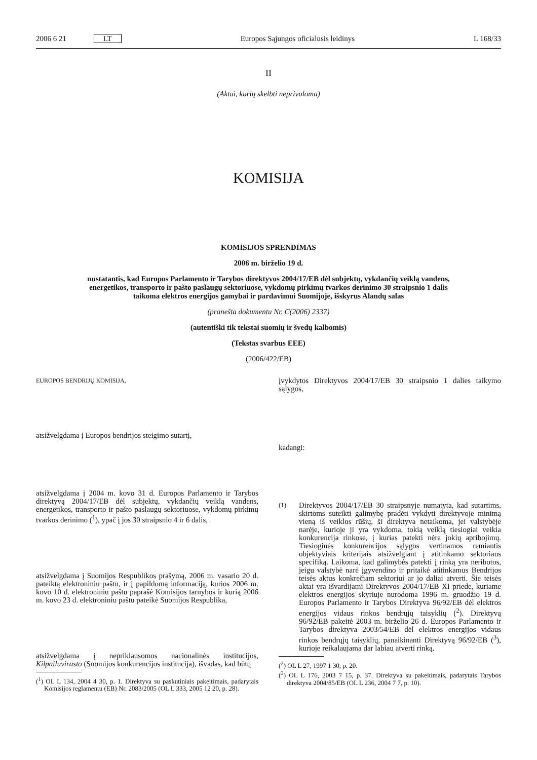2006 6 21 LT Europos Sąjungos oficialusis leidinys L 168/33
II
(Aktai, kurių skelbti neprivaloma)
KOMISIJA
KOMISIJOS SPRENDIMAS
2006 m. birželio 19 d.
nustatantis, kad Europos Parlamento ir Tarybos direktyvos 2004/17/EB dėl subjektų, vykdančių veiklą vandens, energetikos, transporto ir pašto paslaugų sektoriuose, vykdomų pirkimų tvarkos derinimo 30 straipsnio 1 dalis taikoma elektros energijos gamybai ir pardavimui Suomijoje, išskyrus Alandų salas
(pranešta dokumentu Nr. C(2006) 2337)
(autentiški tik tekstai suomių ir švedų kalbomis)
(Tekstas svarbus EEE)
(2006/422/EB)
EUROPOS BENDRIJŲ KOMISIJA,
atsižvelgdama į Europos bendrijos steigimo sutartį,
atsižvelgdama į 2004 m. kovo 31 d. Europos Parlamento ir Tarybos direktyvą 2004/17/EB dėl subjektų, vykdančių veiklą vandens, energetikos, transporto ir pašto paslaugų sektoriuose, vykdomų pirkimų tvarkos derinimo (<sup>1</sup>), ypač į jos 30 straipsnio 4 ir 6 dalis,
atsižvelgdama į Suomijos Respublikos prašymą, 2006 m. vasario 20 d. pateiktą elektroniniu paštu, ir į papildomą informaciją, kurios 2006 m. kovo 10 d. elektroniniu paštu paprašė Komisijos tarnybos ir kurią 2006 m. kovo 23 d. elektroniniu paštu pateikė Suomijos Respublika,
atsižvelgdama į nepriklausomos nacionalinės institucijos, Kilpailuvirasto (Suomijos konkurencijos institucija), išvadas, kad būtų
(<sup>1</sup>) OL L 134, 2004 4 30, p. 1. Direktyva su paskutiniais pakeitimais, padarytais Komisijos reglamentu (EB) Nr. 2083/2005 (OL L 333, 2005 12 20, p. 28).
įvykdytos Direktyvos 2004/17/EB 30 straipsnio 1 dalies taikymo sąlygos,
kadangi:
(1)
Direktyvos 2004/17/EB 30 straipsnyje numatyta, kad sutartims, skirtoms suteikti galimybę pradėti vykdyti direktyvoje minimą vieną iš veiklos rūšių, ši direktyva netaikoma, jei valstybėje narėje, kurioje ji yra vykdoma, tokią veiklą tiesiogiai veikia konkurencija rinkose, į kurias patekti nėra jokių apribojimų. Tiesioginės konkurencijos sąlygos vertinamos remiantis objektyviais kriterijais atsižvelgiant į atitinkamo sektoriaus specifiką. Laikoma, kad galimybės patekti į rinką yra neribotos, jeigu valstybė narė įgyvendino ir pritaikė atitinkamus Bendrijos teisės aktus konkrečiam sektoriui ar jo daliai atverti. Šie teisės aktai yra išvardijami Direktyvos 2004/17/EB XI priede, kuriame elektros energijos skyriuje nurodoma 1996 m. gruodžio 19 d. Europos Parlamento ir Tarybos Direktyva 96/92/EB dėl elektros energijos vidaus rinkos bendrųjų taisyklių (<sup>2</sup>). Direktyvą 96/92/EB pakeitė 2003 m. birželio 26 d. Europos Parlamento ir Tarybos direktyva 2003/54/EB dėl elektros energijos vidaus rinkos bendrųjų taisyklių, panaikinanti Direktyvą 96/92/EB (<sup>3</sup>), kurioje reikalaujama dar labiau atverti rinką.
(<sup>2</sup>) OL L 27, 1997 1 30, p. 20.
(<sup>3</sup>) OL L 176, 2003 7 15, p. 37. Direktyva su pakeitimais, padarytais Tarybos direktyva 2004/85/EB (OL L 236, 2004 7 7, p. 10).